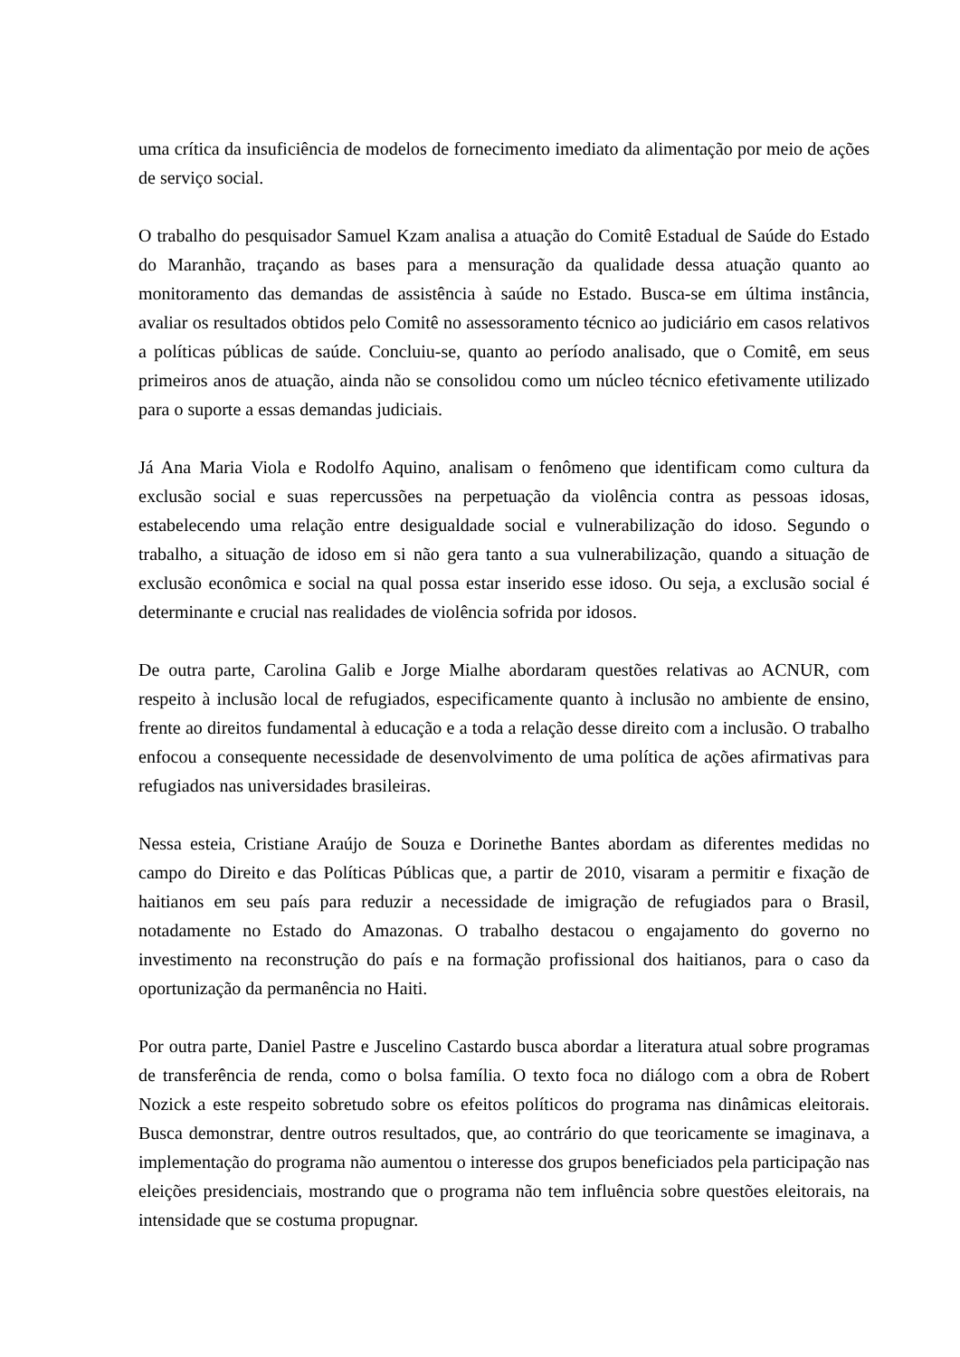uma crítica da insuficiência de modelos de fornecimento imediato da alimentação por meio de ações de serviço social.
O trabalho do pesquisador Samuel Kzam analisa a atuação do Comitê Estadual de Saúde do Estado do Maranhão, traçando as bases para a mensuração da qualidade dessa atuação quanto ao monitoramento das demandas de assistência à saúde no Estado. Busca-se em última instância, avaliar os resultados obtidos pelo Comitê no assessoramento técnico ao judiciário em casos relativos a políticas públicas de saúde. Concluiu-se, quanto ao período analisado, que o Comitê, em seus primeiros anos de atuação, ainda não se consolidou como um núcleo técnico efetivamente utilizado para o suporte a essas demandas judiciais.
Já Ana Maria Viola e Rodolfo Aquino, analisam o fenômeno que identificam como cultura da exclusão social e suas repercussões na perpetuação da violência contra as pessoas idosas, estabelecendo uma relação entre desigualdade social e vulnerabilização do idoso. Segundo o trabalho, a situação de idoso em si não gera tanto a sua vulnerabilização, quando a situação de exclusão econômica e social na qual possa estar inserido esse idoso. Ou seja, a exclusão social é determinante e crucial nas realidades de violência sofrida por idosos.
De outra parte, Carolina Galib e Jorge Mialhe abordaram questões relativas ao ACNUR, com respeito à inclusão local de refugiados, especificamente quanto à inclusão no ambiente de ensino, frente ao direitos fundamental à educação e a toda a relação desse direito com a inclusão. O trabalho enfocou a consequente necessidade de desenvolvimento de uma política de ações afirmativas para refugiados nas universidades brasileiras.
Nessa esteia, Cristiane Araújo de Souza e Dorinethe Bantes abordam as diferentes medidas no campo do Direito e das Políticas Públicas que, a partir de 2010, visaram a permitir e fixação de haitianos em seu país para reduzir a necessidade de imigração de refugiados para o Brasil, notadamente no Estado do Amazonas. O trabalho destacou o engajamento do governo no investimento na reconstrução do país e na formação profissional dos haitianos, para o caso da oportunização da permanência no Haiti.
Por outra parte, Daniel Pastre e Juscelino Castardo busca abordar a literatura atual sobre programas de transferência de renda, como o bolsa família. O texto foca no diálogo com a obra de Robert Nozick a este respeito sobretudo sobre os efeitos políticos do programa nas dinâmicas eleitorais. Busca demonstrar, dentre outros resultados, que, ao contrário do que teoricamente se imaginava, a implementação do programa não aumentou o interesse dos grupos beneficiados pela participação nas eleições presidenciais, mostrando que o programa não tem influência sobre questões eleitorais, na intensidade que se costuma propugnar.